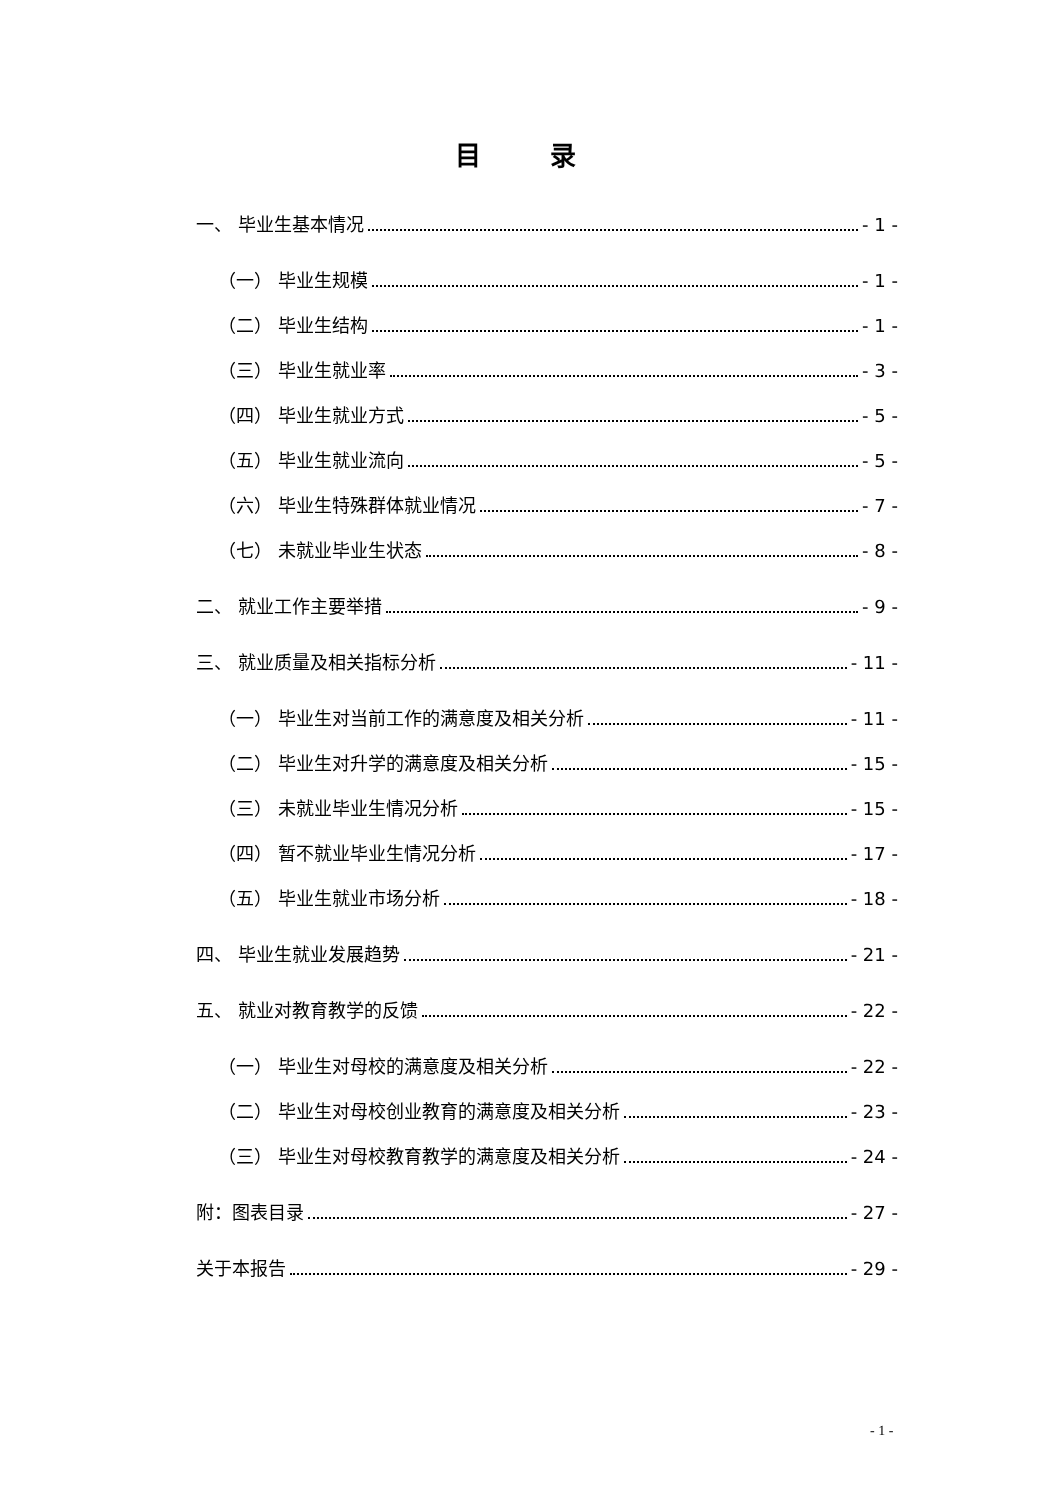目 录
一、 毕业生基本情况 - 1 -
（一） 毕业生规模 - 1 -
（二） 毕业生结构 - 1 -
（三） 毕业生就业率 - 3 -
（四） 毕业生就业方式 - 5 -
（五） 毕业生就业流向 - 5 -
（六） 毕业生特殊群体就业情况 - 7 -
（七） 未就业毕业生状态 - 8 -
二、 就业工作主要举措 - 9 -
三、 就业质量及相关指标分析 - 11 -
（一） 毕业生对当前工作的满意度及相关分析 - 11 -
（二） 毕业生对升学的满意度及相关分析 - 15 -
（三） 未就业毕业生情况分析 - 15 -
（四） 暂不就业毕业生情况分析 - 17 -
（五） 毕业生就业市场分析 - 18 -
四、 毕业生就业发展趋势 - 21 -
五、 就业对教育教学的反馈 - 22 -
（一） 毕业生对母校的满意度及相关分析 - 22 -
（二） 毕业生对母校创业教育的满意度及相关分析 - 23 -
（三） 毕业生对母校教育教学的满意度及相关分析 - 24 -
附：图表目录 - 27 -
关于本报告 - 29 -
- 1 -